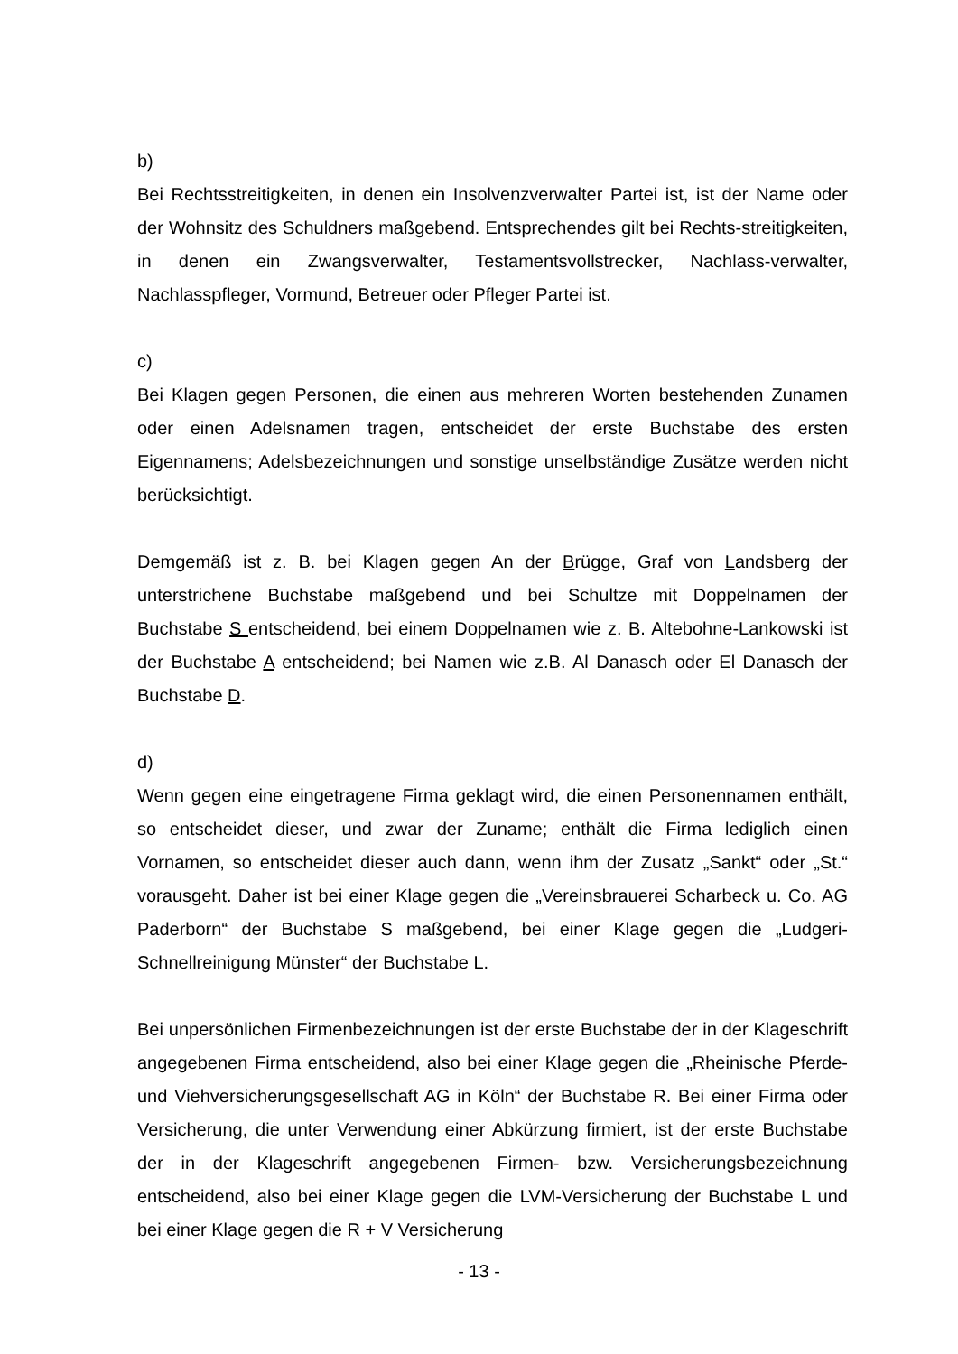b)
Bei Rechtsstreitigkeiten, in denen ein Insolvenzverwalter Partei ist, ist der Name oder der Wohnsitz des Schuldners maßgebend. Entsprechendes gilt bei Rechts-streitigkeiten, in denen ein Zwangsverwalter, Testamentsvollstrecker, Nachlass-verwalter, Nachlasspfleger, Vormund, Betreuer oder Pfleger Partei ist.
c)
Bei Klagen gegen Personen, die einen aus mehreren Worten bestehenden Zunamen oder einen Adelsnamen tragen, entscheidet der erste Buchstabe des ersten Eigennamens; Adelsbezeichnungen und sonstige unselbständige Zusätze werden nicht berücksichtigt.
Demgemäß ist z. B. bei Klagen gegen An der Brügge, Graf von Landsberg der unterstrichene Buchstabe maßgebend und bei Schultze mit Doppelnamen der Buchstabe S entscheidend, bei einem Doppelnamen wie z. B. Altebohne-Lankowski ist der Buchstabe A entscheidend; bei Namen wie z.B. Al Danasch oder El Danasch der Buchstabe D.
d)
Wenn gegen eine eingetragene Firma geklagt wird, die einen Personennamen enthält, so entscheidet dieser, und zwar der Zuname; enthält die Firma lediglich einen Vornamen, so entscheidet dieser auch dann, wenn ihm der Zusatz „Sankt“ oder „St.“ vorausgeht. Daher ist bei einer Klage gegen die „Vereinsbrauerei Scharbeck u. Co. AG Paderborn“ der Buchstabe S maßgebend, bei einer Klage gegen die „Ludgeri-Schnellreinigung Münster“ der Buchstabe L.
Bei unpersönlichen Firmenbezeichnungen ist der erste Buchstabe der in der Klageschrift angegebenen Firma entscheidend, also bei einer Klage gegen die „Rheinische Pferde- und Viehversicherungsgesellschaft AG in Köln“ der Buchstabe R. Bei einer Firma oder Versicherung, die unter Verwendung einer Abkürzung firmiert, ist der erste Buchstabe der in der Klageschrift angegebenen Firmen- bzw. Versicherungsbezeichnung entscheidend, also bei einer Klage gegen die LVM-Versicherung der Buchstabe L und bei einer Klage gegen die R + V Versicherung
- 13 -